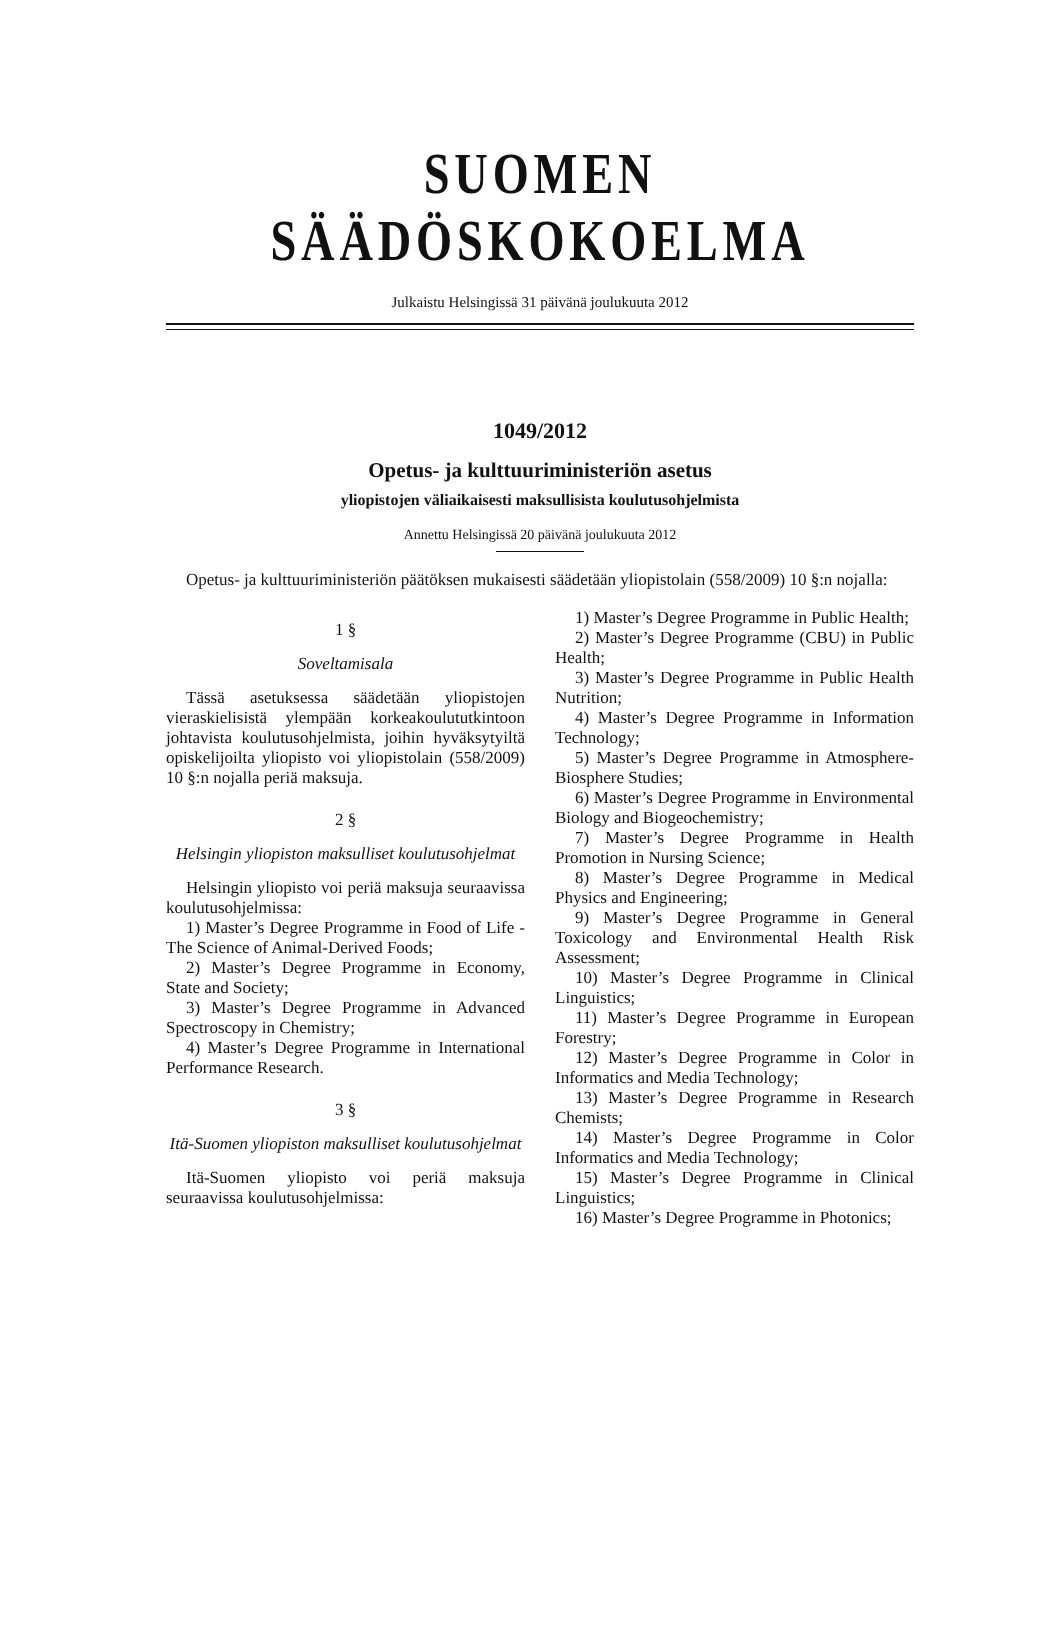SUOMEN SÄÄDÖSKOKOELMA
Julkaistu Helsingissä 31 päivänä joulukuuta 2012
1049/2012
Opetus- ja kulttuuriministeriön asetus
yliopistojen väliaikaisesti maksullisista koulutusohjelmista
Annettu Helsingissä 20 päivänä joulukuuta 2012
Opetus- ja kulttuuriministeriön päätöksen mukaisesti säädetään yliopistolain (558/2009) 10 §:n nojalla:
1 §
Soveltamisala
Tässä asetuksessa säädetään yliopistojen vieraskielisistä ylempään korkeakoulututkintoon johtavista koulutusohjelmista, joihin hyväksytyiltä opiskelijoilta yliopisto voi yliopistolain (558/2009) 10 §:n nojalla periä maksuja.
2 §
Helsingin yliopiston maksulliset koulutusohjelmat
Helsingin yliopisto voi periä maksuja seuraavissa koulutusohjelmissa:
1) Master’s Degree Programme in Food of Life - The Science of Animal-Derived Foods;
2) Master’s Degree Programme in Economy, State and Society;
3) Master’s Degree Programme in Advanced Spectroscopy in Chemistry;
4) Master’s Degree Programme in International Performance Research.
3 §
Itä-Suomen yliopiston maksulliset koulutusohjelmat
Itä-Suomen yliopisto voi periä maksuja seuraavissa koulutusohjelmissa:
1) Master’s Degree Programme in Public Health;
2) Master’s Degree Programme (CBU) in Public Health;
3) Master’s Degree Programme in Public Health Nutrition;
4) Master’s Degree Programme in Information Technology;
5) Master’s Degree Programme in Atmosphere-Biosphere Studies;
6) Master’s Degree Programme in Environmental Biology and Biogeochemistry;
7) Master’s Degree Programme in Health Promotion in Nursing Science;
8) Master’s Degree Programme in Medical Physics and Engineering;
9) Master’s Degree Programme in General Toxicology and Environmental Health Risk Assessment;
10) Master’s Degree Programme in Clinical Linguistics;
11) Master’s Degree Programme in European Forestry;
12) Master’s Degree Programme in Color in Informatics and Media Technology;
13) Master’s Degree Programme in Research Chemists;
14) Master’s Degree Programme in Color Informatics and Media Technology;
15) Master’s Degree Programme in Clinical Linguistics;
16) Master’s Degree Programme in Photonics;